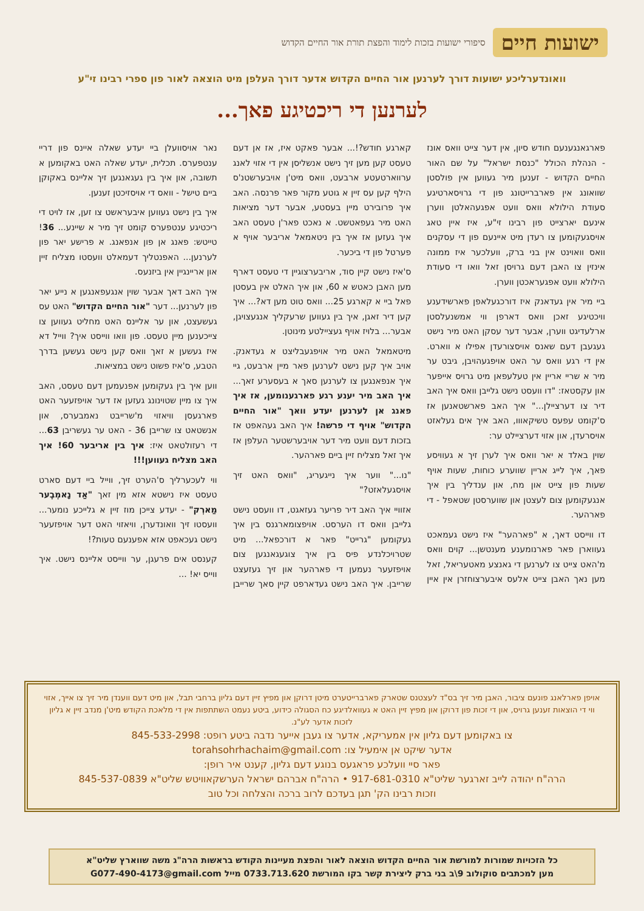ישועות חיים סיפורי ישועות בזכות לימוד והפצת תורת אור החיים הקדוש
וואונדערליכע ישועות דורך לערנען אור החיים הקדוש אדער דורך העלפן מיט הוצאה לאור פון ספרי רבינו זי"ע
לערנען די ריכטיגע פאך...
פארגאנגענעם חודש סיון, אין דער צייט וואס אונז - הנהלת הכולל "כנסת ישראל" על שם האור החיים הקדוש - זענען מיר געווען אין פולסטן שוואונג אין פארברייטונג פון די גרויסארטיגע סעודת הילולא וואס וועט אפגעהאלטן ווערן אינעם יארצייט פון רבינו זי"ע, איז איין טאג אויסגעקומען צו רעדן מיט איינעם פון די עסקנים וואס וואוינט אין בני ברק, וועלכער איז ממונה אינזין צו האבן דעם גרויסן זאל וואו די סעודת הילולא וועט אפגעראכטן ווערן.
ביי מיר אין געדאנק איז דורכגעלאפן פארשידענע וויכטיגע זאכן וואס דארפן ווי אמשנעלסטן ארלעדיגט ווערן, אבער דער עסקן האט מיר נישט געגעבן דעם שאנס אויסצורעדן אפילו א ווארט. אין די רגע וואס ער האט אויפגעהויבן, גיבט ער מיר א שריי אריין אין טעלעפאן מיט גרויס אייפער און עקסטאז: "דו וועסט נישט גלייבן וואס איך האב דיר צו דערציילן..." איך האב פארשטאנען אז ס'קומט עפעס טשיקאווו, האב איך אים געלאזט אויסרעדן, און אזוי דערציילט ער:
שוין באלד א יאר וואס איך לערן זיך א געוויסע פאך, איך לייג אריין שווערע כוחות, שעות אויף שעות פון צייט און מח, און ענדליך בין איך אנגעקומען צום לעצטן און שווערסטן שטאפל - די פארהער.
דו ווייסט דאך, א "פארהער" איז נישט געמאכט געווארן פאר פארנומענע מענטשן... קוים וואס מ'האט צייט צו לערנען די גאנצע מאטעריאל, זאל מען נאך האבן צייט אלעס איבערצוחזרן אין איין קארגע חודש?!... אבער פאקט איז, אז אן דעם טעסט קען מען זיך נישט אנשליסן אין די אזוי לאנג ערווארטעטע ארבעט, וואס מיט'ן אויבערשטנ'ס הילף קען עס זיין א גוטע מקור פאר פרנסה. האב איך פרובירט מיין בעסטע, אבער דער מציאות האט מיר געפאטשט. א נאכט פאר'ן טעסט האב איך געזען אז איך בין ניטאמאל אריבער אויף א פערטל פון די ביכער.
ס'איז נישט קיין סוד, אריבערצוגיין די טעסט דארף מען האבן כאטש א 60, און איך האלט אין בעסטן פאל ביי א קארגע 25... וואס טוט מען דא?... איך קען דיר זאגן, איך בין געווען שרעקליך אנגעצויגן, אבער... בלויז אויף געציילטע מינוטן.
מיטאמאל האט מיר אויפגעבליצט א געדאנק. אויב איך קען נישט לערנען פאר מיין ארבעט, גיי איך אנפאנגען צו לערנען סאך א בעסערע זאך... איך האב מיר יענע רגע פארגענומען, אז איך פאנג אן לערנען יעדע וואך "אור החיים הקדוש" אויף די פרשה! איך האב געהאפט אז בזכות דעם וועט מיר דער אויבערשטער העלפן אז איך זאל מצליח זיין ביים פארהער.
"נו..." ווער איך נייגעריג, "וואס האט זיך אויסגעלאזט?"
אזוויי איך האב דיר פריער געזאגט, דו וועסט נישט גלייבן וואס דו הערסט. אויפצומארגנס בין איך געקומען "גרייט" פאר א דורכפאל... מיט שטרויכלנדע פיס בין איך צוגעגאנגען צום אויפזעער נעמען די פארהער און זיך געזעצט שרייבן. איך האב נישט געדארפט קיין סאך שרייבן נאר אויסוועלן ביי יעדע שאלה איינס פון דריי ענטפערס. תכלית, יעדע שאלה האט באקומען א תשובה, און איך בין געגאנגען זיך אליינס באקוקן ביים טישל - וואס די אויסזיכטן זענען.
איך בין נישט געווען איבעראשט צו זען, אז לויט די ריכטיגע ענטפערס קומט זיך מיר א שיינע... 36! טייטש: פאנג אן פון אנפאנג. א פרישע יאר פון לערנען... האפנטליך דעמאלט וועסטו מצליח זיין און אריינגיין אין ביזנעס.
איך האב דאך אבער שוין אנגעפאנגען א נייע יאר פון לערנען... דער "אור החיים הקדוש" האט עס געשעצט, און ער אליינס האט מחליט געווען צו צייכענען מיין טעסט. פון וואו ווייסט איך? ווייל דא איז געשען א זאך וואס קען נישט געשען בדרך הטבע, ס'איז פשוט נישט במציאות.
ווען איך בין געקומען אפנעמען דעם טעסט, האב איך צו מיין שטוינונג געזען אז דער אויפזעער האט פארגעסן וויאזוי מ'שרייבט נאמבערס, און אנשטאט צו שרייבן 36 - האט ער געשריבן 63... די רעזולטאט איז: איך בין אריבער 60! איך האב מצליח געווען!!!
ווי לעכערליך ס'הערט זיך, ווייל ביי דעם סארט טעסט איז נישטא אזא מין זאך "אַד נָאמְבֶער מַארְק" - יעדע צייכן מוז זיין א גלייכע נומער... וועסטו זיך וואונדערן, וויאזוי האט דער אויפזעער נישט געכאפט אזא אפענעם טעות?!
קענסט אים פרעגן, ער ווייסט אליינס נישט. איך ווייס יא! ...
אויפן פארלאנג פונעם ציבור, האבן מיר זיך בס"ד לעצטנס שטארק פארברייטערט מיטן דרוקן און מפיץ זיין דעם גליון ברחבי תבל, און מיט דעם ווענדן מיר זיך צו אייך, אזוי ווי די הוצאות זענען גרויס, און די זכות פון דרוקן און מפיץ זיין האט א געוואלדיגע כח הסגולה כידוע, ביטע נעמט השתתפות אין די מלאכת הקודש מיט'ן מנדב זיין א גליון לזכות אדער לע"נ.
צו באקומען דעם גליון אין אמעריקא, אדער צו געבן אייער נדבה ביטע רופט: 845-533-2998
אדער שיקט אן אימעיל צו: torahsohrhachaim@gmail.com
פאר סיי וועלכע פראגעס בנוגע דעם גליון, קענט איר רופן:
הרה"ח יהודה לייב זארגער שליט"א 917-681-0310 • הרה"ח אברהם ישראל הערשקאוויטש שליט"א 845-537-0839
וזכות רבינו הק' תגן בעדכם לרוב ברכה והצלחה וכל טוב
כל הזכויות שמורות למורשת אור החיים הקדוש הוצאה לאור והפצת מעיינות הקודש בראשות הרה"ג משה שווארץ שליט"א
מען למכתבים סוקולוב 9\ב בני ברק ליצירת קשר בקו המורשת 0733.713.620 מייל G077-490-4173@gmail.com